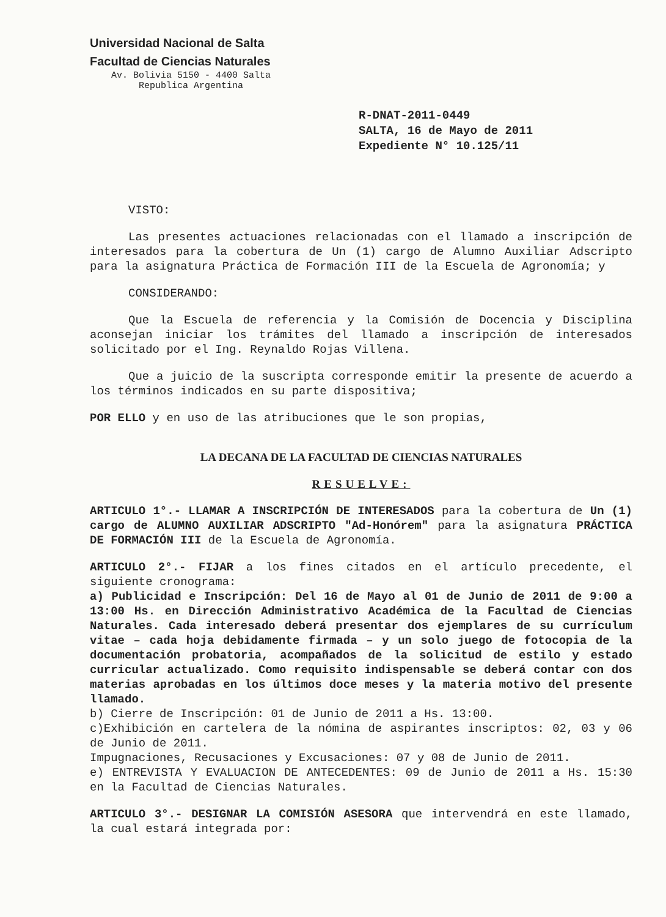Universidad Nacional de Salta
Facultad de Ciencias Naturales
Av. Bolivia 5150 - 4400 Salta
Republica Argentina
R-DNAT-2011-0449
SALTA, 16 de Mayo de 2011
Expediente N° 10.125/11
VISTO:
Las presentes actuaciones relacionadas con el llamado a inscripción de interesados para la cobertura de Un (1) cargo de Alumno Auxiliar Adscripto para la asignatura Práctica de Formación III de la Escuela de Agronomía; y
CONSIDERANDO:
Que la Escuela de referencia y la Comisión de Docencia y Disciplina aconsejan iniciar los trámites del llamado a inscripción de interesados solicitado por el Ing. Reynaldo Rojas Villena.
Que a juicio de la suscripta corresponde emitir la presente de acuerdo a los términos indicados en su parte dispositiva;
POR ELLO y en uso de las atribuciones que le son propias,
LA DECANA DE LA FACULTAD DE CIENCIAS NATURALES
RESUELVE:
ARTICULO 1°.- LLAMAR A INSCRIPCIÓN DE INTERESADOS para la cobertura de Un (1) cargo de ALUMNO AUXILIAR ADSCRIPTO "Ad-Honórem" para la asignatura PRÁCTICA DE FORMACIÓN III de la Escuela de Agronomía.
ARTICULO 2°.- FIJAR a los fines citados en el artículo precedente, el siguiente cronograma:
a) Publicidad e Inscripción: Del 16 de Mayo al 01 de Junio de 2011 de 9:00 a 13:00 Hs. en Dirección Administrativo Académica de la Facultad de Ciencias Naturales. Cada interesado deberá presentar dos ejemplares de su currículum vitae – cada hoja debidamente firmada – y un solo juego de fotocopia de la documentación probatoria, acompañados de la solicitud de estilo y estado curricular actualizado. Como requisito indispensable se deberá contar con dos materias aprobadas en los últimos doce meses y la materia motivo del presente llamado.
b) Cierre de Inscripción: 01 de Junio de 2011 a Hs. 13:00.
c)Exhibición en cartelera de la nómina de aspirantes inscriptos: 02, 03 y 06 de Junio de 2011.
Impugnaciones, Recusaciones y Excusaciones: 07 y 08 de Junio de 2011.
e) ENTREVISTA Y EVALUACION DE ANTECEDENTES: 09 de Junio de 2011 a Hs. 15:30 en la Facultad de Ciencias Naturales.
ARTICULO 3°.- DESIGNAR LA COMISIÓN ASESORA que intervendrá en este llamado, la cual estará integrada por: